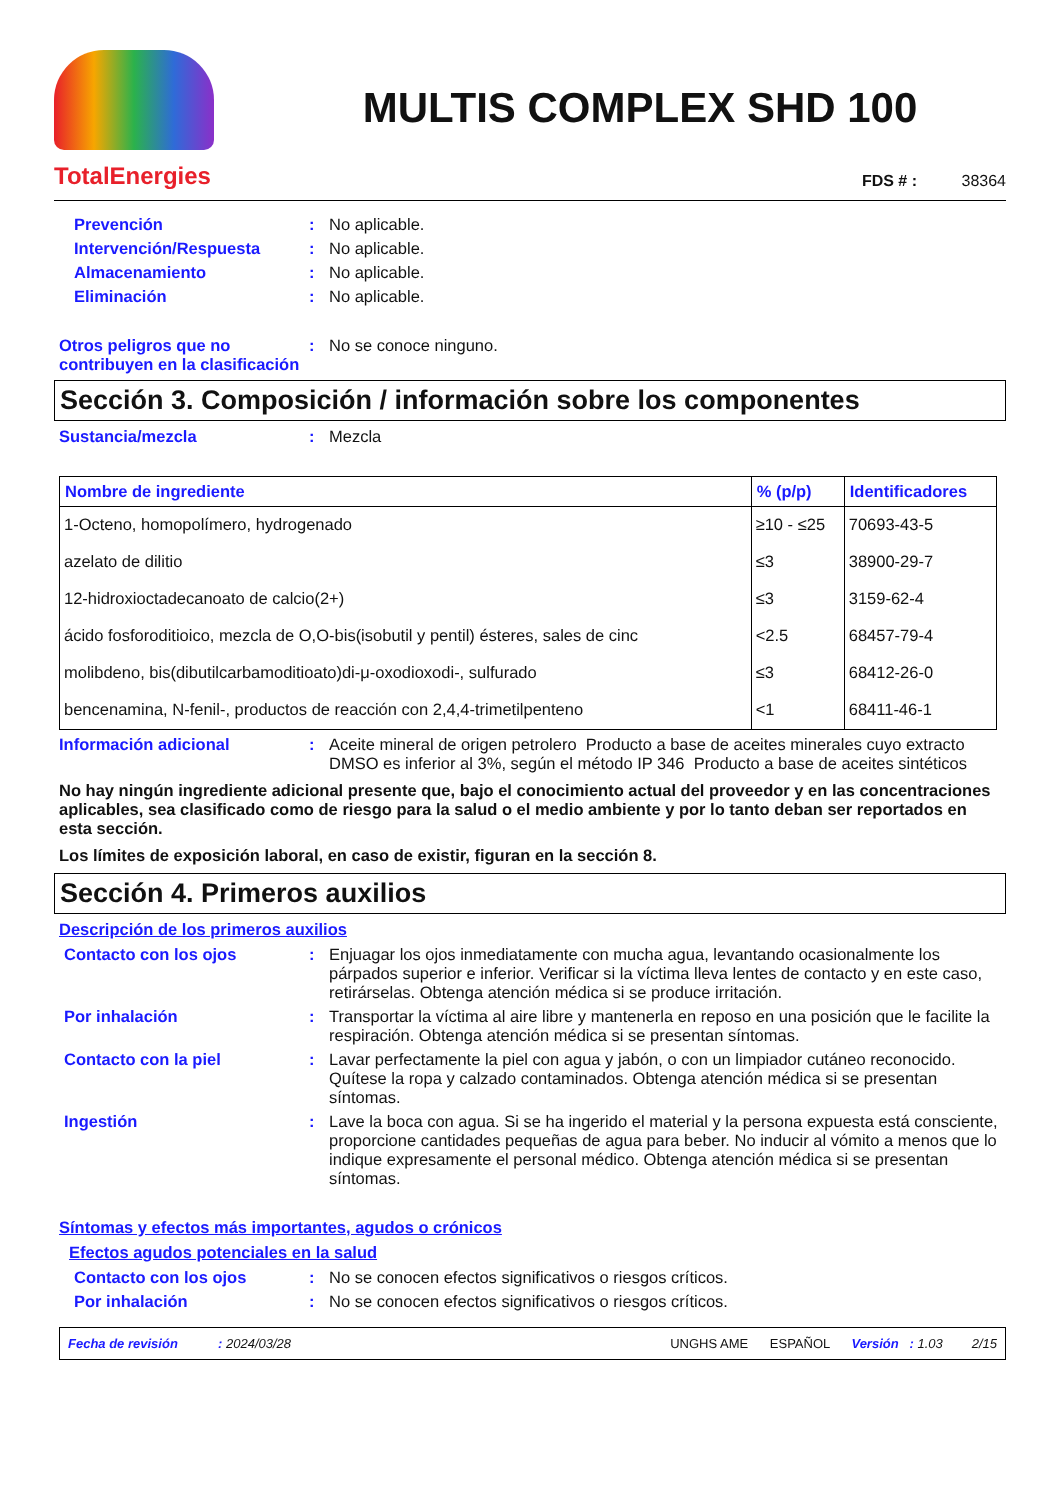TotalEnergies
MULTIS COMPLEX SHD 100
FDS # : 38364
Prevención : No aplicable.
Intervención/Respuesta : No aplicable.
Almacenamiento : No aplicable.
Eliminación : No aplicable.
Otros peligros que no contribuyen en la clasificación
: No se conoce ninguno.
Sección 3. Composición / información sobre los componentes
Sustancia/mezcla : Mezcla
| Nombre de ingrediente | % (p/p) | Identificadores |
| --- | --- | --- |
| 1-Octeno, homopolímero, hydrogenado | ≥10 - ≤25 | 70693-43-5 |
| azelato de dilitio | ≤3 | 38900-29-7 |
| 12-hidroxioctadecanoato de calcio(2+) | ≤3 | 3159-62-4 |
| ácido fosforoditioico, mezcla de O,O-bis(isobutil y pentil) ésteres, sales de cinc | <2.5 | 68457-79-4 |
| molibdeno, bis(dibutilcarbamoditioato)di-μ-oxodioxodi-, sulfurado | ≤3 | 68412-26-0 |
| bencenamina, N-fenil-, productos de reacción con 2,4,4-trimetilpenteno | <1 | 68411-46-1 |
Información adicional : Aceite mineral de origen petrolero Producto a base de aceites minerales cuyo extracto DMSO es inferior al 3%, según el método IP 346 Producto a base de aceites sintéticos
No hay ningún ingrediente adicional presente que, bajo el conocimiento actual del proveedor y en las concentraciones aplicables, sea clasificado como de riesgo para la salud o el medio ambiente y por lo tanto deban ser reportados en esta sección.
Los límites de exposición laboral, en caso de existir, figuran en la sección 8.
Sección 4. Primeros auxilios
Descripción de los primeros auxilios
Contacto con los ojos : Enjuagar los ojos inmediatamente con mucha agua, levantando ocasionalmente los párpados superior e inferior. Verificar si la víctima lleva lentes de contacto y en este caso, retirárselas. Obtenga atención médica si se produce irritación.
Por inhalación : Transportar la víctima al aire libre y mantenerla en reposo en una posición que le facilite la respiración. Obtenga atención médica si se presentan síntomas.
Contacto con la piel : Lavar perfectamente la piel con agua y jabón, o con un limpiador cutáneo reconocido. Quítese la ropa y calzado contaminados. Obtenga atención médica si se presentan síntomas.
Ingestión : Lave la boca con agua. Si se ha ingerido el material y la persona expuesta está consciente, proporcione cantidades pequeñas de agua para beber. No inducir al vómito a menos que lo indique expresamente el personal médico. Obtenga atención médica si se presentan síntomas.
Síntomas y efectos más importantes, agudos o crónicos
Efectos agudos potenciales en la salud
Contacto con los ojos : No se conocen efectos significativos o riesgos críticos.
Por inhalación : No se conocen efectos significativos o riesgos críticos.
Fecha de revisión: 2024/03/28 UNGHS AME ESPAÑOL Versión : 1.03 2/15